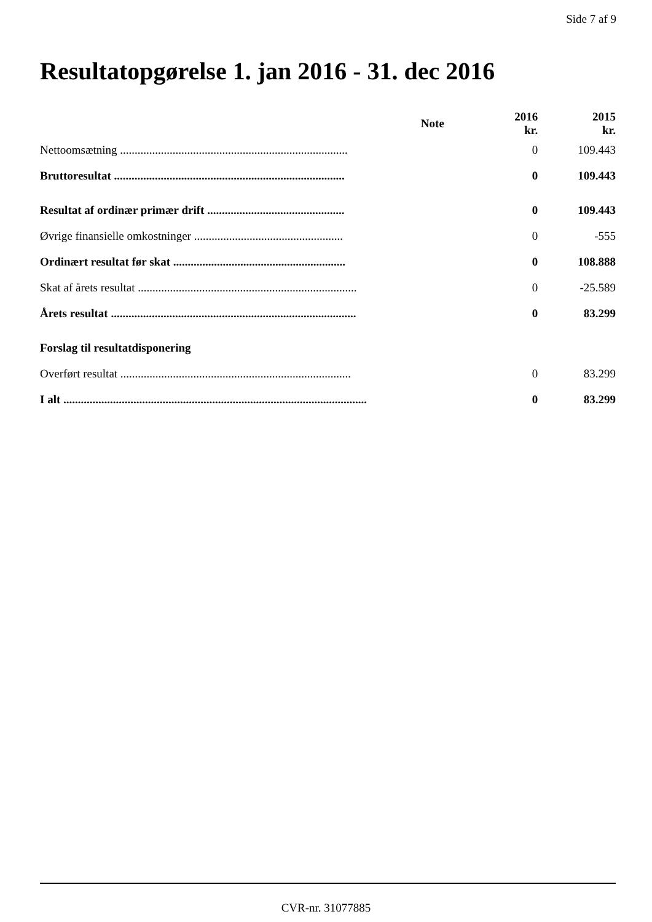Side 7 af 9
Resultatopgørelse 1. jan 2016 - 31. dec 2016
| | Note | 2016 kr. | 2015 kr. |
| --- | --- | --- | --- |
| Nettoomsætning .............................................................................. | | 0 | 109.443 |
| Bruttoresultat ............................................................................... | | 0 | 109.443 |
| Resultat af ordinær primær drift ............................................... | | 0 | 109.443 |
| Øvrige finansielle omkostninger ................................................... | | 0 | -555 |
| Ordinært resultat før skat ........................................................... | | 0 | 108.888 |
| Skat af årets resultat ........................................................................... | | 0 | -25.589 |
| Årets resultat .................................................................................... | | 0 | 83.299 |
| Forslag til resultatdisponering | | | |
| Overført resultat ............................................................................... | | 0 | 83.299 |
| I alt ........................................................................................................ | | 0 | 83.299 |
CVR-nr. 31077885